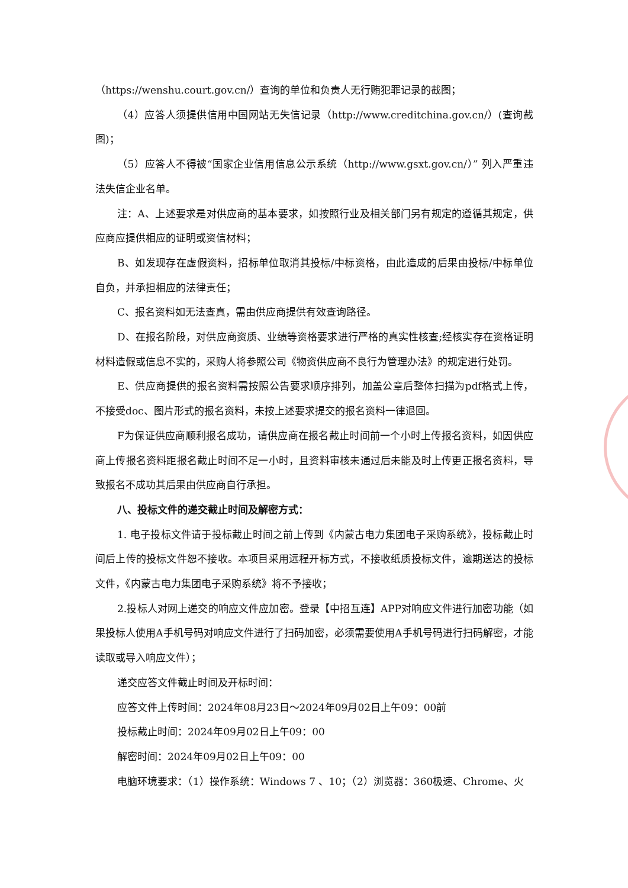（https://wenshu.court.gov.cn/）查询的单位和负责人无行贿犯罪记录的截图；
（4）应答人须提供信用中国网站无失信记录（http://www.creditchina.gov.cn/）(查询截图)；
（5）应答人不得被“国家企业信用信息公示系统（http://www.gsxt.gov.cn/）” 列入严重违法失信企业名单。
注：A、上述要求是对供应商的基本要求，如按照行业及相关部门另有规定的遵循其规定，供应商应提供相应的证明或资信材料；
B、如发现存在虚假资料，招标单位取消其投标/中标资格，由此造成的后果由投标/中标单位自负，并承担相应的法律责任；
C、报名资料如无法查真，需由供应商提供有效查询路径。
D、在报名阶段，对供应商资质、业绩等资格要求进行严格的真实性核查;经核实存在资格证明材料造假或信息不实的，采购人将参照公司《物资供应商不良行为管理办法》的规定进行处罚。
E、供应商提供的报名资料需按照公告要求顺序排列，加盖公章后整体扫描为pdf格式上传，不接受doc、图片形式的报名资料，未按上述要求提交的报名资料一律退回。
F为保证供应商顺利报名成功，请供应商在报名截止时间前一个小时上传报名资料，如因供应商上传报名资料距报名截止时间不足一小时，且资料审核未通过后未能及时上传更正报名资料，导致报名不成功其后果由供应商自行承担。
八、投标文件的递交截止时间及解密方式：
1. 电子投标文件请于投标截止时间之前上传到《内蒙古电力集团电子采购系统》，投标截止时间后上传的投标文件恕不接收。本项目采用远程开标方式，不接收纸质投标文件，逾期送达的投标文件，《内蒙古电力集团电子采购系统》将不予接收；
2.投标人对网上递交的响应文件应加密。登录【中招互连】APP对响应文件进行加密功能（如果投标人使用A手机号码对响应文件进行了扫码加密，必须需要使用A手机号码进行扫码解密，才能读取或导入响应文件）；
递交应答文件截止时间及开标时间：
应答文件上传时间：2024年08月23日～2024年09月02日上午09：00前
投标截止时间：2024年09月02日上午09：00
解密时间：2024年09月02日上午09：00
电脑环境要求：（1）操作系统：Windows 7 、10；（2）浏览器：360极速、Chrome、火